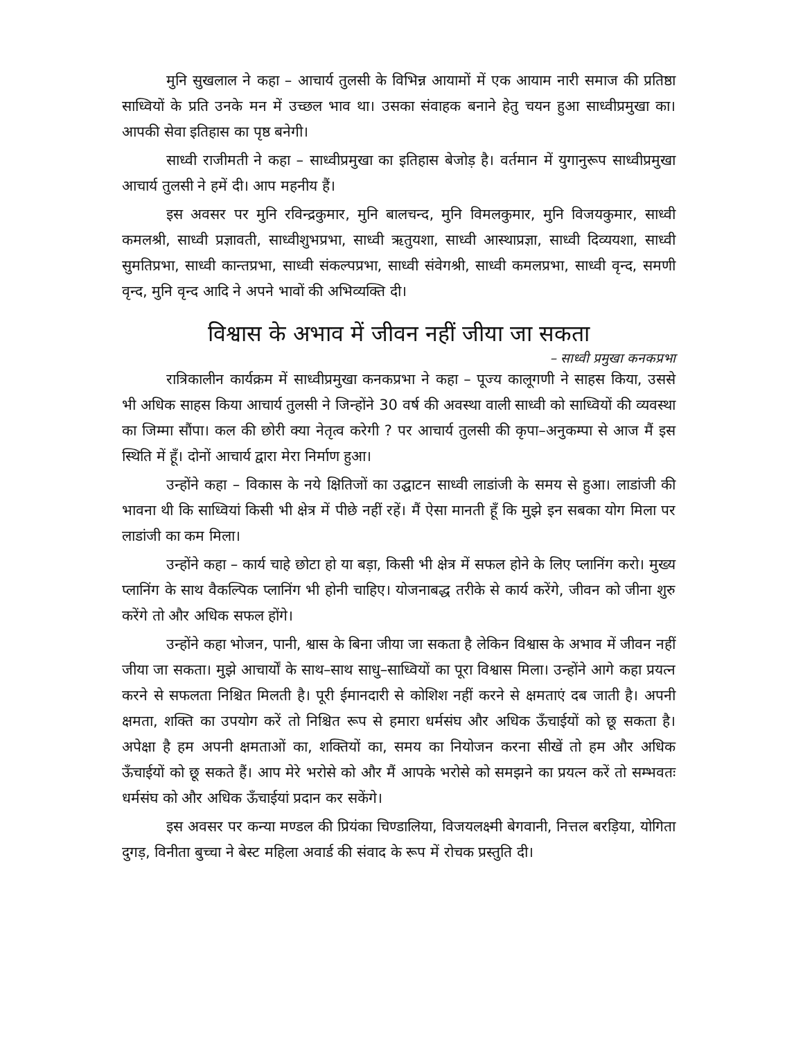मुनि सुखलाल ने कहा – आचार्य तुलसी के विभिन्न आयामों में एक आयाम नारी समाज की प्रतिष्ठा साध्वियों के प्रति उनके मन में उच्छल भाव था। उसका संवाहक बनाने हेतु चयन हुआ साध्वीप्रमुखा का। आपकी सेवा इतिहास का पृष्ठ बनेगी।
साध्वी राजीमती ने कहा – साध्वीप्रमुखा का इतिहास बेजोड़ है। वर्तमान में युगानुरूप साध्वीप्रमुखा आचार्य तुलसी ने हमें दी। आप महनीय हैं।
इस अवसर पर मुनि रविन्द्रकुमार, मुनि बालचन्द, मुनि विमलकुमार, मुनि विजयकुमार, साध्वी कमलश्री, साध्वी प्रज्ञावती, साध्वीशुभप्रभा, साध्वी ऋतुयशा, साध्वी आस्थाप्रज्ञा, साध्वी दिव्ययशा, साध्वी सुमतिप्रभा, साध्वी कान्तप्रभा, साध्वी संकल्पप्रभा, साध्वी संवेगश्री, साध्वी कमलप्रभा, साध्वी वृन्द, समणी वृन्द, मुनि वृन्द आदि ने अपने भावों की अभिव्यक्ति दी।
विश्वास के अभाव में जीवन नहीं जीया जा सकता
– साध्वी प्रमुखा कनकप्रभा
रात्रिकालीन कार्यक्रम में साध्वीप्रमुखा कनकप्रभा ने कहा – पूज्य कालूगणी ने साहस किया, उससे भी अधिक साहस किया आचार्य तुलसी ने जिन्होंने 30 वर्ष की अवस्था वाली साध्वी को साध्वियों की व्यवस्था का जिम्मा सौंपा। कल की छोरी क्या नेतृत्व करेगी ? पर आचार्य तुलसी की कृपा–अनुकम्पा से आज मैं इस स्थिति में हूँ। दोनों आचार्य द्वारा मेरा निर्माण हुआ।
उन्होंने कहा – विकास के नये क्षितिजों का उद्घाटन साध्वी लाडांजी के समय से हुआ। लाडांजी की भावना थी कि साध्वियां किसी भी क्षेत्र में पीछे नहीं रहें। मैं ऐसा मानती हूँ कि मुझे इन सबका योग मिला पर लाडांजी का कम मिला।
उन्होंने कहा – कार्य चाहे छोटा हो या बड़ा, किसी भी क्षेत्र में सफल होने के लिए प्लानिंग करो। मुख्य प्लानिंग के साथ वैकल्पिक प्लानिंग भी होनी चाहिए। योजनाबद्ध तरीके से कार्य करेंगे, जीवन को जीना शुरु करेंगे तो और अधिक सफल होंगे।
उन्होंने कहा भोजन, पानी, श्वास के बिना जीया जा सकता है लेकिन विश्वास के अभाव में जीवन नहीं जीया जा सकता। मुझे आचार्यों के साथ–साथ साधु–साध्वियों का पूरा विश्वास मिला। उन्होंने आगे कहा प्रयत्न करने से सफलता निश्चित मिलती है। पूरी ईमानदारी से कोशिश नहीं करने से क्षमताएं दब जाती है। अपनी क्षमता, शक्ति का उपयोग करें तो निश्चित रूप से हमारा धर्मसंघ और अधिक ऊँचाईयों को छू सकता है। अपेक्षा है हम अपनी क्षमताओं का, शक्तियों का, समय का नियोजन करना सीखें तो हम और अधिक ऊँचाईयों को छू सकते हैं। आप मेरे भरोसे को और मैं आपके भरोसे को समझने का प्रयत्न करें तो सम्भवतः धर्मसंघ को और अधिक ऊँचाईयां प्रदान कर सकेंगे।
इस अवसर पर कन्या मण्डल की प्रियंका चिण्डालिया, विजयलक्ष्मी बेगवानी, नित्तल बरड़िया, योगिता दुगड़, विनीता बुच्चा ने बेस्ट महिला अवार्ड की संवाद के रूप में रोचक प्रस्तुति दी।